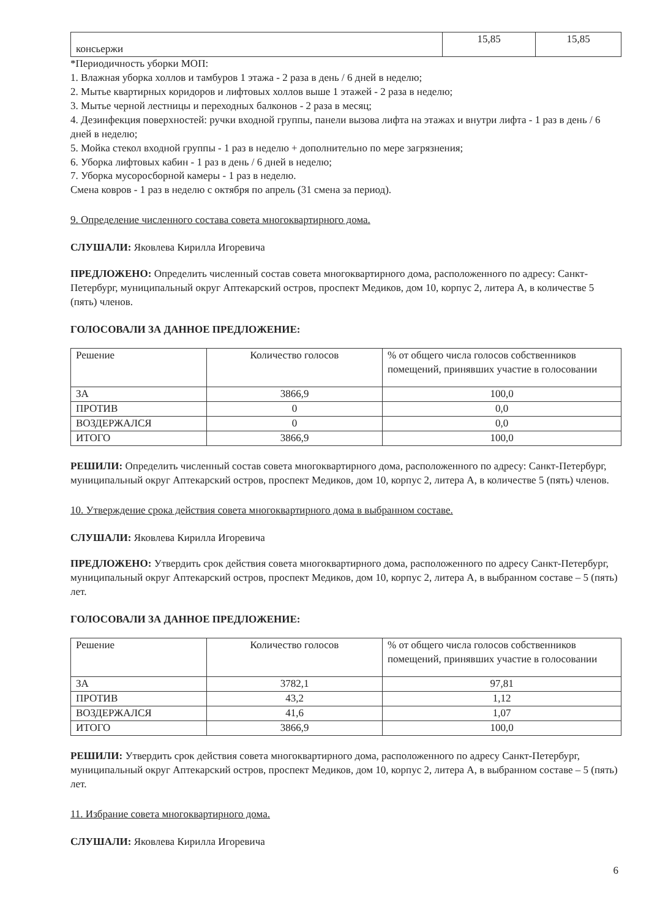| консьержи | 15,85 | 15,85 |
*Периодичность уборки МОП:
1. Влажная уборка холлов и тамбуров 1 этажа - 2 раза в день / 6 дней в неделю;
2. Мытье квартирных коридоров и лифтовых холлов выше 1 этажей - 2 раза в неделю;
3. Мытье черной лестницы и переходных балконов - 2 раза в месяц;
4. Дезинфекция поверхностей: ручки входной группы, панели вызова лифта на этажах и внутри лифта - 1 раз в день / 6 дней в неделю;
5. Мойка стекол входной группы - 1 раз в неделю + дополнительно по мере загрязнения;
6. Уборка лифтовых кабин - 1 раз в день / 6 дней в неделю;
7. Уборка мусоросборной камеры - 1 раз в неделю.
Смена ковров - 1 раз в неделю с октября по апрель (31 смена за период).
9. Определение численного состава совета многоквартирного дома.
СЛУШАЛИ: Яковлева Кирилла Игоревича
ПРЕДЛОЖЕНО: Определить численный состав совета многоквартирного дома, расположенного по адресу: Санкт-Петербург, муниципальный округ Аптекарский остров, проспект Медиков, дом 10, корпус 2, литера А, в количестве 5 (пять) членов.
ГОЛОСОВАЛИ ЗА ДАННОЕ ПРЕДЛОЖЕНИЕ:
| Решение | Количество голосов | % от общего числа голосов собственников помещений, принявших участие в голосовании |
| ЗА | 3866,9 | 100,0 |
| ПРОТИВ | 0 | 0,0 |
| ВОЗДЕРЖАЛСЯ | 0 | 0,0 |
| ИТОГО | 3866,9 | 100,0 |
РЕШИЛИ: Определить численный состав совета многоквартирного дома, расположенного по адресу: Санкт-Петербург, муниципальный округ Аптекарский остров, проспект Медиков, дом 10, корпус 2, литера А, в количестве 5 (пять) членов.
10. Утверждение срока действия совета многоквартирного дома в выбранном составе.
СЛУШАЛИ: Яковлева Кирилла Игоревича
ПРЕДЛОЖЕНО: Утвердить срок действия совета многоквартирного дома, расположенного по адресу Санкт-Петербург, муниципальный округ Аптекарский остров, проспект Медиков, дом 10, корпус 2, литера А, в выбранном составе – 5 (пять) лет.
ГОЛОСОВАЛИ ЗА ДАННОЕ ПРЕДЛОЖЕНИЕ:
| Решение | Количество голосов | % от общего числа голосов собственников помещений, принявших участие в голосовании |
| ЗА | 3782,1 | 97,81 |
| ПРОТИВ | 43,2 | 1,12 |
| ВОЗДЕРЖАЛСЯ | 41,6 | 1,07 |
| ИТОГО | 3866,9 | 100,0 |
РЕШИЛИ: Утвердить срок действия совета многоквартирного дома, расположенного по адресу Санкт-Петербург, муниципальный округ Аптекарский остров, проспект Медиков, дом 10, корпус 2, литера А, в выбранном составе – 5 (пять) лет.
11. Избрание совета многоквартирного дома.
СЛУШАЛИ: Яковлева Кирилла Игоревича
6